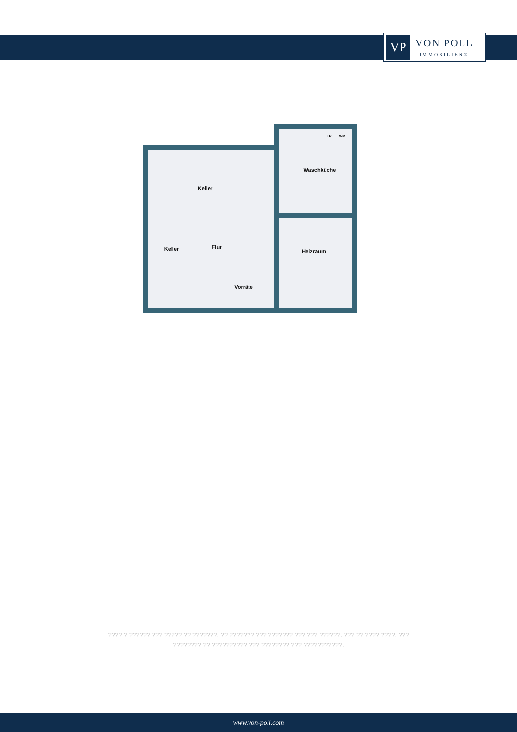VP
VON POLL
IMMOBILIEN®
Keller
Waschküche
Keller
Flur
Heizraum
Vorräte
TR
WM
???? ? ?????? ??? ????? ?? ???????. ?? ??????? ??? ??????? ??? ??? ??????. ??? ?? ???? ????, ??? ???????? ?? ?????????? ??? ???????? ??? ???????????.
www.von-poll.com